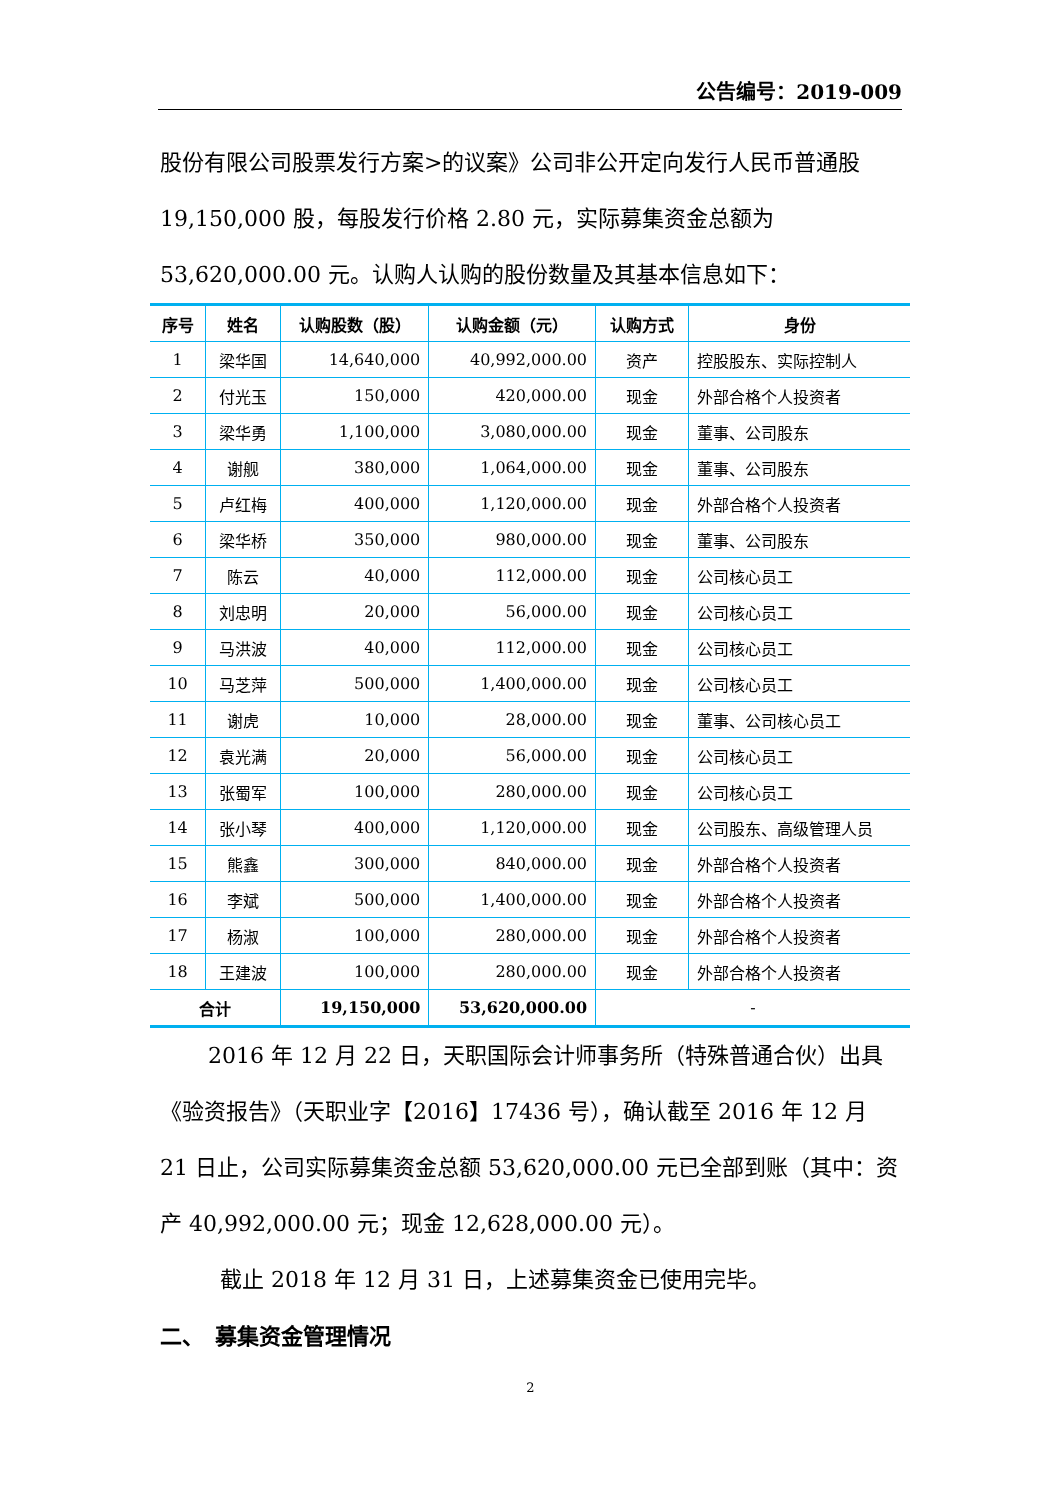公告编号：2019-009
股份有限公司股票发行方案>的议案》公司非公开定向发行人民币普通股 19,150,000 股，每股发行价格 2.80 元，实际募集资金总额为 53,620,000.00 元。认购人认购的股份数量及其基本信息如下：
| 序号 | 姓名 | 认购股数（股） | 认购金额（元） | 认购方式 | 身份 |
| --- | --- | --- | --- | --- | --- |
| 1 | 梁华国 | 14,640,000 | 40,992,000.00 | 资产 | 控股股东、实际控制人 |
| 2 | 付光玉 | 150,000 | 420,000.00 | 现金 | 外部合格个人投资者 |
| 3 | 梁华勇 | 1,100,000 | 3,080,000.00 | 现金 | 董事、公司股东 |
| 4 | 谢舰 | 380,000 | 1,064,000.00 | 现金 | 董事、公司股东 |
| 5 | 卢红梅 | 400,000 | 1,120,000.00 | 现金 | 外部合格个人投资者 |
| 6 | 梁华桥 | 350,000 | 980,000.00 | 现金 | 董事、公司股东 |
| 7 | 陈云 | 40,000 | 112,000.00 | 现金 | 公司核心员工 |
| 8 | 刘忠明 | 20,000 | 56,000.00 | 现金 | 公司核心员工 |
| 9 | 马洪波 | 40,000 | 112,000.00 | 现金 | 公司核心员工 |
| 10 | 马芝萍 | 500,000 | 1,400,000.00 | 现金 | 公司核心员工 |
| 11 | 谢虎 | 10,000 | 28,000.00 | 现金 | 董事、公司核心员工 |
| 12 | 袁光满 | 20,000 | 56,000.00 | 现金 | 公司核心员工 |
| 13 | 张蜀军 | 100,000 | 280,000.00 | 现金 | 公司核心员工 |
| 14 | 张小琴 | 400,000 | 1,120,000.00 | 现金 | 公司股东、高级管理人员 |
| 15 | 熊鑫 | 300,000 | 840,000.00 | 现金 | 外部合格个人投资者 |
| 16 | 李斌 | 500,000 | 1,400,000.00 | 现金 | 外部合格个人投资者 |
| 17 | 杨淑 | 100,000 | 280,000.00 | 现金 | 外部合格个人投资者 |
| 18 | 王建波 | 100,000 | 280,000.00 | 现金 | 外部合格个人投资者 |
| 合计 | | 19,150,000 | 53,620,000.00 | - | |
2016 年 12 月 22 日，天职国际会计师事务所（特殊普通合伙）出具《验资报告》（天职业字【2016】17436 号），确认截至 2016 年 12 月 21 日止，公司实际募集资金总额 53,620,000.00 元已全部到账（其中：资产 40,992,000.00 元；现金 12,628,000.00 元）。
截止 2018 年 12 月 31 日，上述募集资金已使用完毕。
二、　募集资金管理情况
2